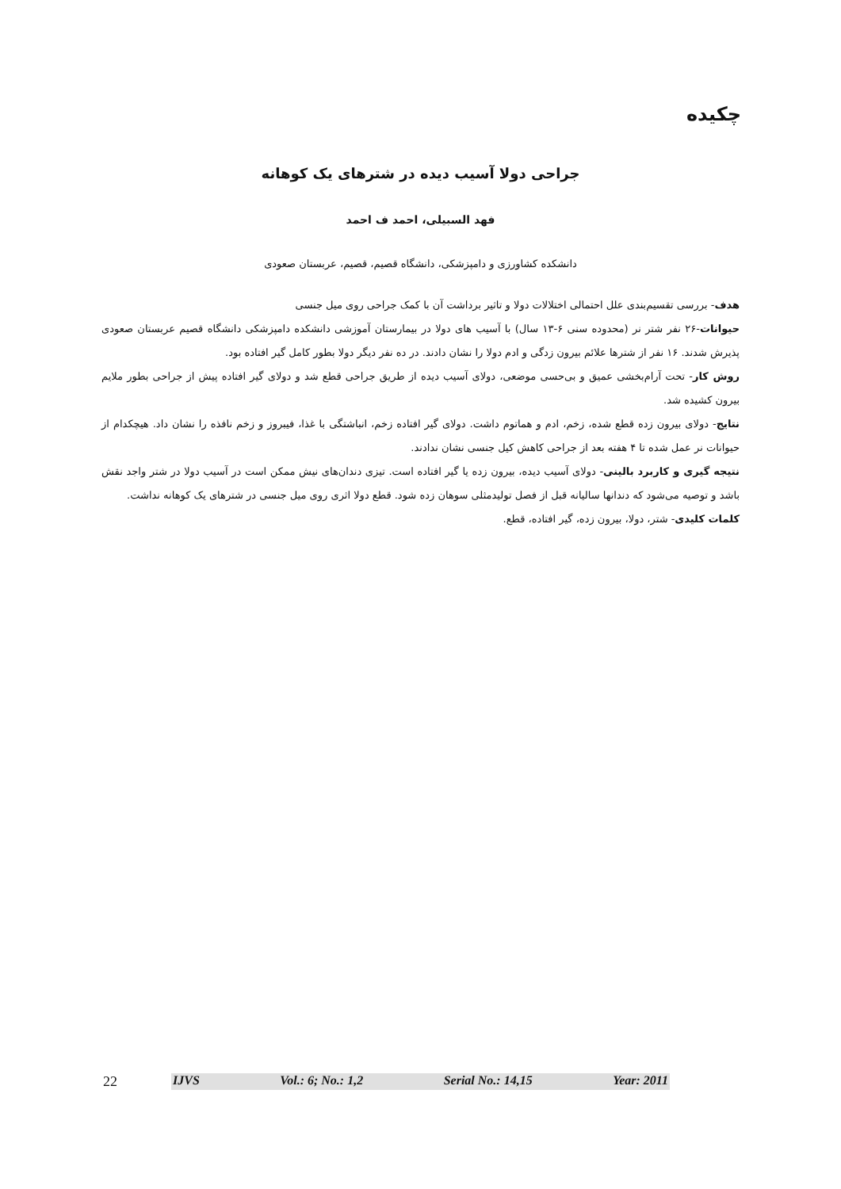چکیده
جراحی دولا آسیب دیده در شترهای یک کوهانه
فهد السبیلی، احمد ف احمد
دانشکده کشاورزی و دامپزشکی، دانشگاه قصیم، قصیم، عربستان صعودی
هدف- بررسی تقسیم‌بندی علل احتمالی اختلالات دولا و تاثیر برداشت آن با کمک جراحی روی میل جنسی
حیوانات-۲۶ نفر شتر نر (محدوده سنی ۶-۱۳ سال) با آسیب های دولا در بیمارستان آموزشی دانشکده دامپزشکی دانشگاه قصیم عربستان صعودی پذیرش شدند. ۱۶ نفر از شترها علائم بیرون زدگی و ادم دولا را نشان دادند. در ده نفر دیگر دولا بطور کامل گیر افتاده بود.
روش کار- تحت آرام‌بخشی عمیق و بی‌حسی موضعی، دولای آسیب دیده از طریق جراحی قطع شد و دولای گیر افتاده پیش از جراحی بطور ملایم بیرون کشیده شد.
نتایج- دولای بیرون زده قطع شده، زخم، ادم و هماتوم داشت. دولای گیر افتاده زخم، انباشتگی با غذا، فیبروز و زخم نافذه را نشان داد. هیچکدام از حیوانات نر عمل شده تا ۴ هفته بعد از جراحی کاهش کیل جنسی نشان ندادند.
نتیجه گیری و کاربرد بالینی- دولای آسیب دیده، بیرون زده یا گیر افتاده است. تیزی دندان‌های نیش ممکن است در آسیب دولا در شتر واجد نقش باشد و توصیه می‌شود که دندانها سالیانه قبل از فصل تولیدمثلی سوهان زده شود. قطع دولا اثری روی میل جنسی در شترهای یک کوهانه نداشت.
کلمات کلیدی- شتر، دولا، بیرون زده، گیر افتاده، قطع.
22 IJVS Vol.: 6; No.: 1,2 Serial No.: 14,15 Year: 2011